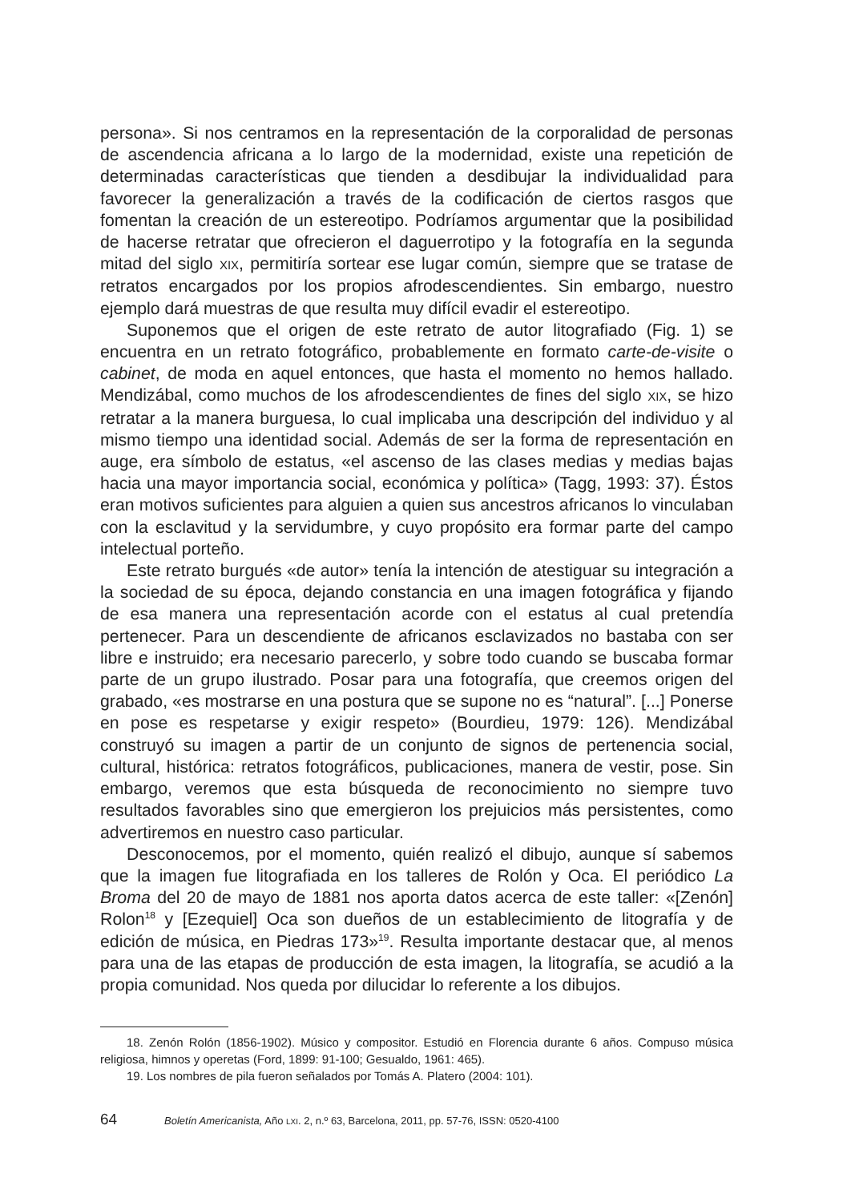persona». Si nos centramos en la representación de la corporalidad de personas de ascendencia africana a lo largo de la modernidad, existe una repetición de determinadas características que tienden a desdibujar la individualidad para favorecer la generalización a través de la codificación de ciertos rasgos que fomentan la creación de un estereotipo. Podríamos argumentar que la posibilidad de hacerse retratar que ofrecieron el daguerrotipo y la fotografía en la segunda mitad del siglo XIX, permitiría sortear ese lugar común, siempre que se tratase de retratos encargados por los propios afrodescendientes. Sin embargo, nuestro ejemplo dará muestras de que resulta muy difícil evadir el estereotipo.
Suponemos que el origen de este retrato de autor litografiado (Fig. 1) se encuentra en un retrato fotográfico, probablemente en formato carte-de-visite o cabinet, de moda en aquel entonces, que hasta el momento no hemos hallado. Mendizábal, como muchos de los afrodescendientes de fines del siglo XIX, se hizo retratar a la manera burguesa, lo cual implicaba una descripción del individuo y al mismo tiempo una identidad social. Además de ser la forma de representación en auge, era símbolo de estatus, «el ascenso de las clases medias y medias bajas hacia una mayor importancia social, económica y política» (Tagg, 1993: 37). Éstos eran motivos suficientes para alguien a quien sus ancestros africanos lo vinculaban con la esclavitud y la servidumbre, y cuyo propósito era formar parte del campo intelectual porteño.
Este retrato burgués «de autor» tenía la intención de atestiguar su integración a la sociedad de su época, dejando constancia en una imagen fotográfica y fijando de esa manera una representación acorde con el estatus al cual pretendía pertenecer. Para un descendiente de africanos esclavizados no bastaba con ser libre e instruido; era necesario parecerlo, y sobre todo cuando se buscaba formar parte de un grupo ilustrado. Posar para una fotografía, que creemos origen del grabado, «es mostrarse en una postura que se supone no es “natural”. [...] Ponerse en pose es respetarse y exigir respeto» (Bourdieu, 1979: 126). Mendizábal construyó su imagen a partir de un conjunto de signos de pertenencia social, cultural, histórica: retratos fotográficos, publicaciones, manera de vestir, pose. Sin embargo, veremos que esta búsqueda de reconocimiento no siempre tuvo resultados favorables sino que emergieron los prejuicios más persistentes, como advertiremos en nuestro caso particular.
Desconocemos, por el momento, quién realizó el dibujo, aunque sí sabemos que la imagen fue litografiada en los talleres de Rolón y Oca. El periódico La Broma del 20 de mayo de 1881 nos aporta datos acerca de este taller: «[Zenón] Rolon<sup>18</sup> y [Ezequiel] Oca son dueños de un establecimiento de litografía y de edición de música, en Piedras 173»<sup>19</sup>. Resulta importante destacar que, al menos para una de las etapas de producción de esta imagen, la litografía, se acudió a la propia comunidad. Nos queda por dilucidar lo referente a los dibujos.
18. Zenón Rolón (1856-1902). Músico y compositor. Estudió en Florencia durante 6 años. Compuso música religiosa, himnos y operetas (Ford, 1899: 91-100; Gesualdo, 1961: 465).
19. Los nombres de pila fueron señalados por Tomás A. Platero (2004: 101).
64 Boletín Americanista, Año LXI. 2, n.º 63, Barcelona, 2011, pp. 57-76, ISSN: 0520-4100